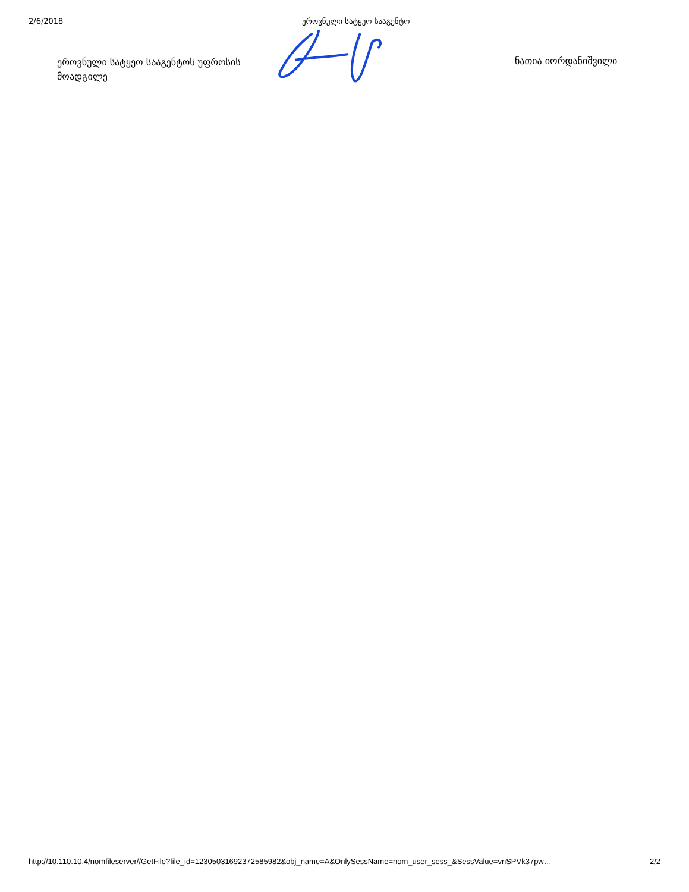2/6/2018 ეროვნული სატყეო სააგენტო
ეროვნული სატყეო სააგენტოს უფროსის მოადგილე
ნათია იორდანიშვილი
http://10.110.10.4/nomfileserver//GetFile?file_id=12305031692372585982&obj_name=A&OnlySessName=nom_user_sess_&SessValue=vnSPVk37pw… 2/2